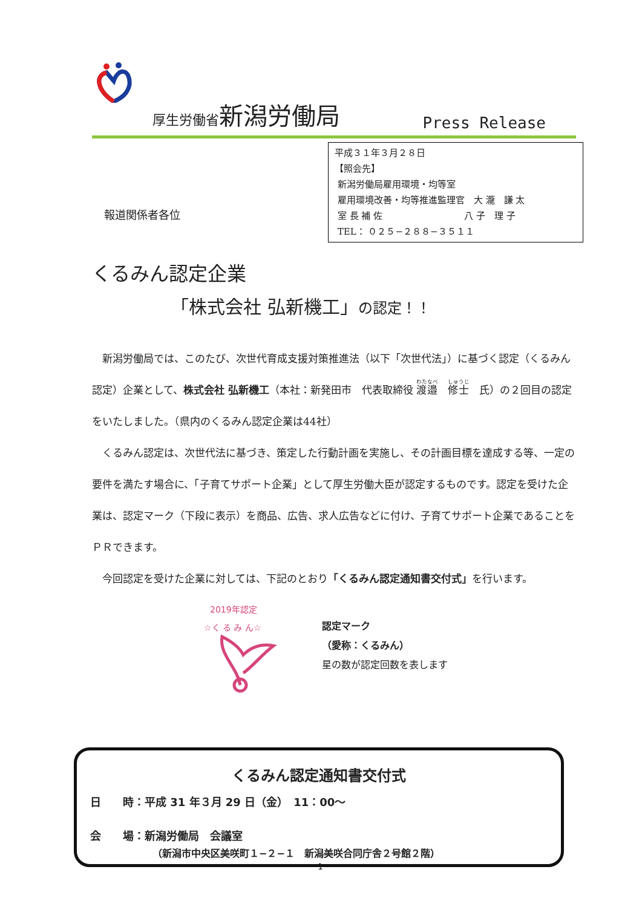厚生労働省 新潟労働局 Press Release
平成３１年３月２８日
【照会先】
新潟労働局雇用環境・均等室
雇用環境改善・均等推進監理官　大 瀧　謙 太
室 長 補 佐　　　　　　　　　八 子　理 子
TEL： ０２５−２８８−３５１１
報道関係者各位
くるみん認定企業
「株式会社 弘新機工」の認定！！
　新潟労働局では、このたび、次世代育成支援対策推進法（以下「次世代法」）に基づく認定（くるみん認定）企業として、株式会社 弘新機工（本社：新発田市　代表取締役 渡邉　修士　氏）の２回目の認定をいたしました。（県内のくるみん認定企業は44社）
　くるみん認定は、次世代法に基づき、策定した行動計画を実施し、その計画目標を達成する等、一定の要件を満たす場合に、「子育てサポート企業」として厚生労働大臣が認定するものです。認定を受けた企業は、認定マーク（下段に表示）を商品、広告、求人広告などに付け、子育てサポート企業であることをＰＲできます。
　今回認定を受けた企業に対しては、下記のとおり「くるみん認定通知書交付式」を行います。
2019年認定
☆く る み ん☆
認定マーク
（愛称：くるみん）
星の数が認定回数を表します
くるみん認定通知書交付式
日　　時：平成 31 年３月 29 日（金）　11：00〜
会　　場：新潟労働局　会議室
（新潟市中央区美咲町１−２−１　新潟美咲合同庁舎２号館２階）
1